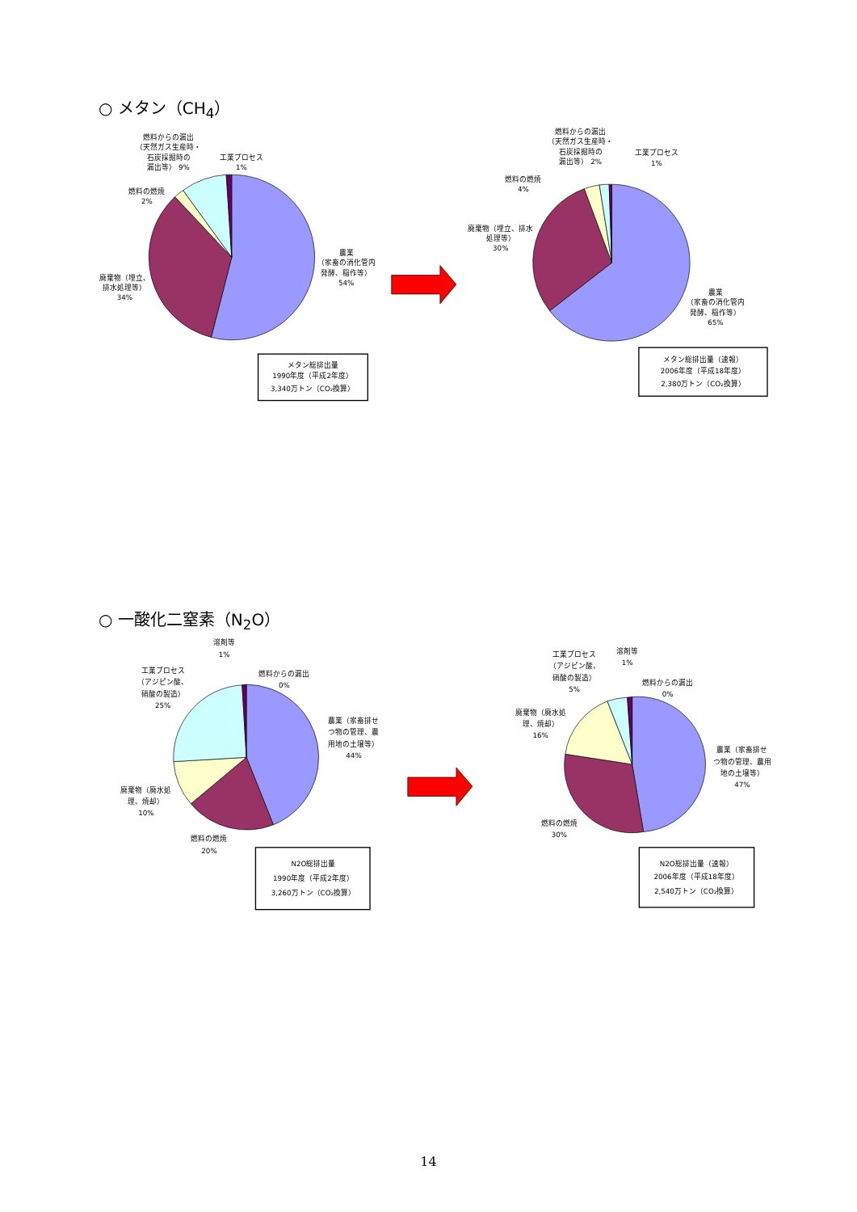○ メタン（CH<sub>4</sub>）
燃料からの漏出
（天然ガス生産時・
石炭採掘時の
漏出等） 9%
工業プロセス
1%
燃料の燃焼
2%
廃棄物（埋立、
排水処理等）
34%
農業
（家畜の消化管内
発酵、稲作等）
54%
メタン総排出量
1990年度（平成2年度）
3,340万トン（CO₂換算）
燃料からの漏出
（天然ガス生産時・
石炭採掘時の
漏出等） 2%
工業プロセス
1%
燃料の燃焼
4%
廃棄物（埋立、排水
処理等）
30%
農業
（家畜の消化管内
発酵、稲作等）
65%
メタン総排出量（速報）
2006年度（平成18年度）
2,380万トン（CO₂換算）
○ 一酸化二窒素（N<sub>2</sub>O）
溶剤等
1%
燃料からの漏出
0%
工業プロセス
（アジピン酸、
硝酸の製造）
25%
農業（家畜排せ
つ物の管理、農
用地の土壌等）
44%
廃棄物（廃水処
理、焼却）
10%
燃料の燃焼
20%
N2O総排出量
1990年度（平成2年度）
3,260万トン（CO₂換算）
工業プロセス
（アジピン酸、
硝酸の製造）
5%
溶剤等
1%
燃料からの漏出
0%
廃棄物（廃水処
理、焼却）
16%
農業（家畜排せ
つ物の管理、農用
地の土壌等）
47%
燃料の燃焼
30%
N2O総排出量（速報）
2006年度（平成18年度）
2,540万トン（CO₂換算）
14